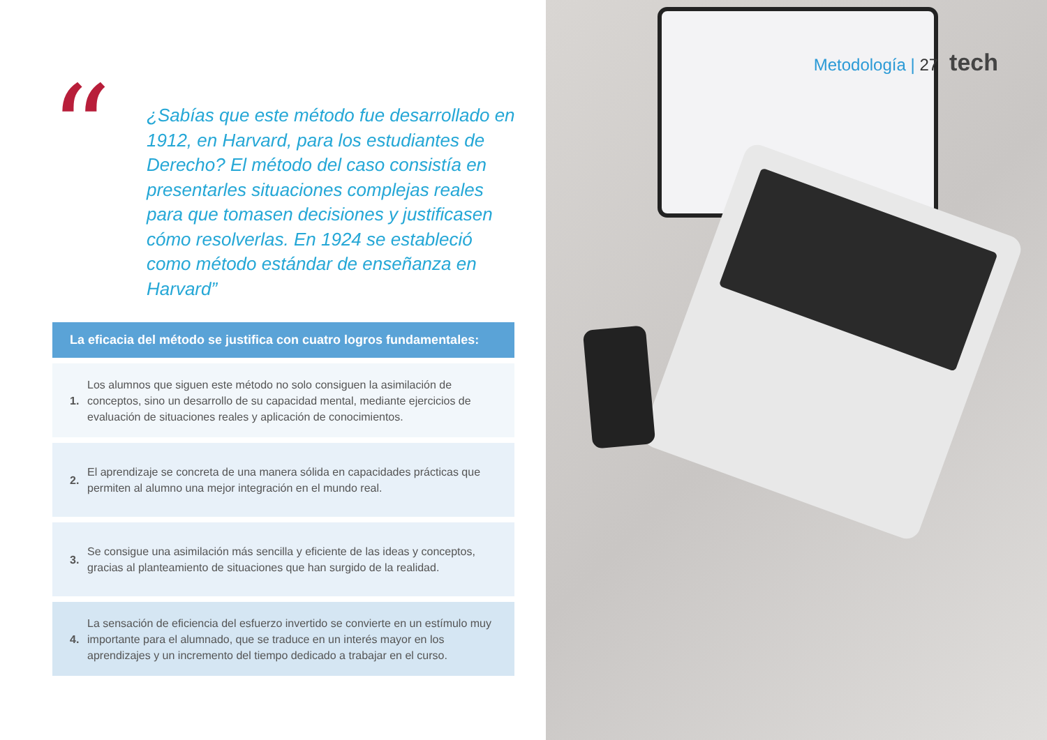“
¿Sabías que este método fue desarrollado en 1912, en Harvard, para los estudiantes de Derecho? El método del caso consistía en presentarles situaciones complejas reales para que tomasen decisiones y justificasen cómo resolverlas. En 1924 se estableció como método estándar de enseñanza en Harvard”
La eficacia del método se justifica con cuatro logros fundamentales:
1.
Los alumnos que siguen este método no solo consiguen la asimilación de conceptos, sino un desarrollo de su capacidad mental, mediante ejercicios de evaluación de situaciones reales y aplicación de conocimientos.
2.
El aprendizaje se concreta de una manera sólida en capacidades prácticas que permiten al alumno una mejor integración en el mundo real.
3.
Se consigue una asimilación más sencilla y eficiente de las ideas y conceptos, gracias al planteamiento de situaciones que han surgido de la realidad.
4.
La sensación de eficiencia del esfuerzo invertido se convierte en un estímulo muy importante para el alumnado, que se traduce en un interés mayor en los aprendizajes y un incremento del tiempo dedicado a trabajar en el curso.
Metodología | 27 tech